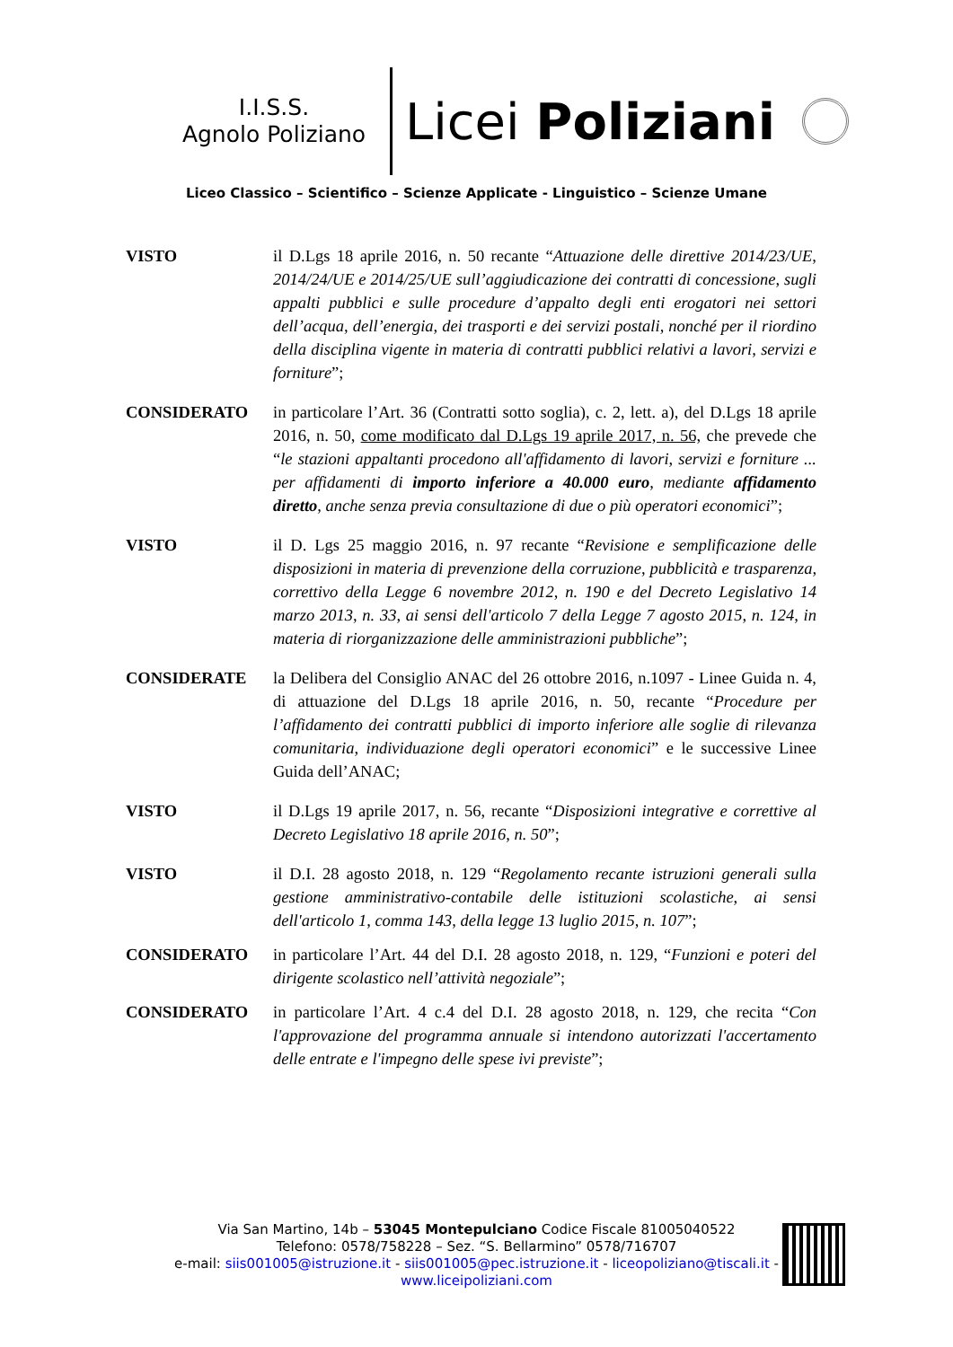I.I.S.S.
Agnolo Poliziano
Licei Poliziani
Liceo Classico – Scientifico – Scienze Applicate - Linguistico – Scienze Umane
VISTO il D.Lgs 18 aprile 2016, n. 50 recante “Attuazione delle direttive 2014/23/UE, 2014/24/UE e 2014/25/UE sull’aggiudicazione dei contratti di concessione, sugli appalti pubblici e sulle procedure d’appalto degli enti erogatori nei settori dell’acqua, dell’energia, dei trasporti e dei servizi postali, nonché per il riordino della disciplina vigente in materia di contratti pubblici relativi a lavori, servizi e forniture”;
CONSIDERATO in particolare l’Art. 36 (Contratti sotto soglia), c. 2, lett. a), del D.Lgs 18 aprile 2016, n. 50, come modificato dal D.Lgs 19 aprile 2017, n. 56, che prevede che “le stazioni appaltanti procedono all'affidamento di lavori, servizi e forniture ... per affidamenti di importo inferiore a 40.000 euro, mediante affidamento diretto, anche senza previa consultazione di due o più operatori economici”;
VISTO il D. Lgs 25 maggio 2016, n. 97 recante “Revisione e semplificazione delle disposizioni in materia di prevenzione della corruzione, pubblicità e trasparenza, correttivo della Legge 6 novembre 2012, n. 190 e del Decreto Legislativo 14 marzo 2013, n. 33, ai sensi dell'articolo 7 della Legge 7 agosto 2015, n. 124, in materia di riorganizzazione delle amministrazioni pubbliche”;
CONSIDERATE la Delibera del Consiglio ANAC del 26 ottobre 2016, n.1097 - Linee Guida n. 4, di attuazione del D.Lgs 18 aprile 2016, n. 50, recante “Procedure per l’affidamento dei contratti pubblici di importo inferiore alle soglie di rilevanza comunitaria, individuazione degli operatori economici” e le successive Linee Guida dell’ANAC;
VISTO il D.Lgs 19 aprile 2017, n. 56, recante “Disposizioni integrative e correttive al Decreto Legislativo 18 aprile 2016, n. 50”;
VISTO il D.I. 28 agosto 2018, n. 129 “Regolamento recante istruzioni generali sulla gestione amministrativo-contabile delle istituzioni scolastiche, ai sensi dell'articolo 1, comma 143, della legge 13 luglio 2015, n. 107”;
CONSIDERATO in particolare l’Art. 44 del D.I. 28 agosto 2018, n. 129, “Funzioni e poteri del dirigente scolastico nell’attività negoziale”;
CONSIDERATO in particolare l’Art. 4 c.4 del D.I. 28 agosto 2018, n. 129, che recita “Con l'approvazione del programma annuale si intendono autorizzati l'accertamento delle entrate e l'impegno delle spese ivi previste”;
Via San Martino, 14b – 53045 Montepulciano Codice Fiscale 81005040522
Telefono: 0578/758228 – Sez. “S. Bellarmino” 0578/716707
e-mail: siis001005@istruzione.it - siis001005@pec.istruzione.it - liceopoliziano@tiscali.it -
www.liceipoliziani.com